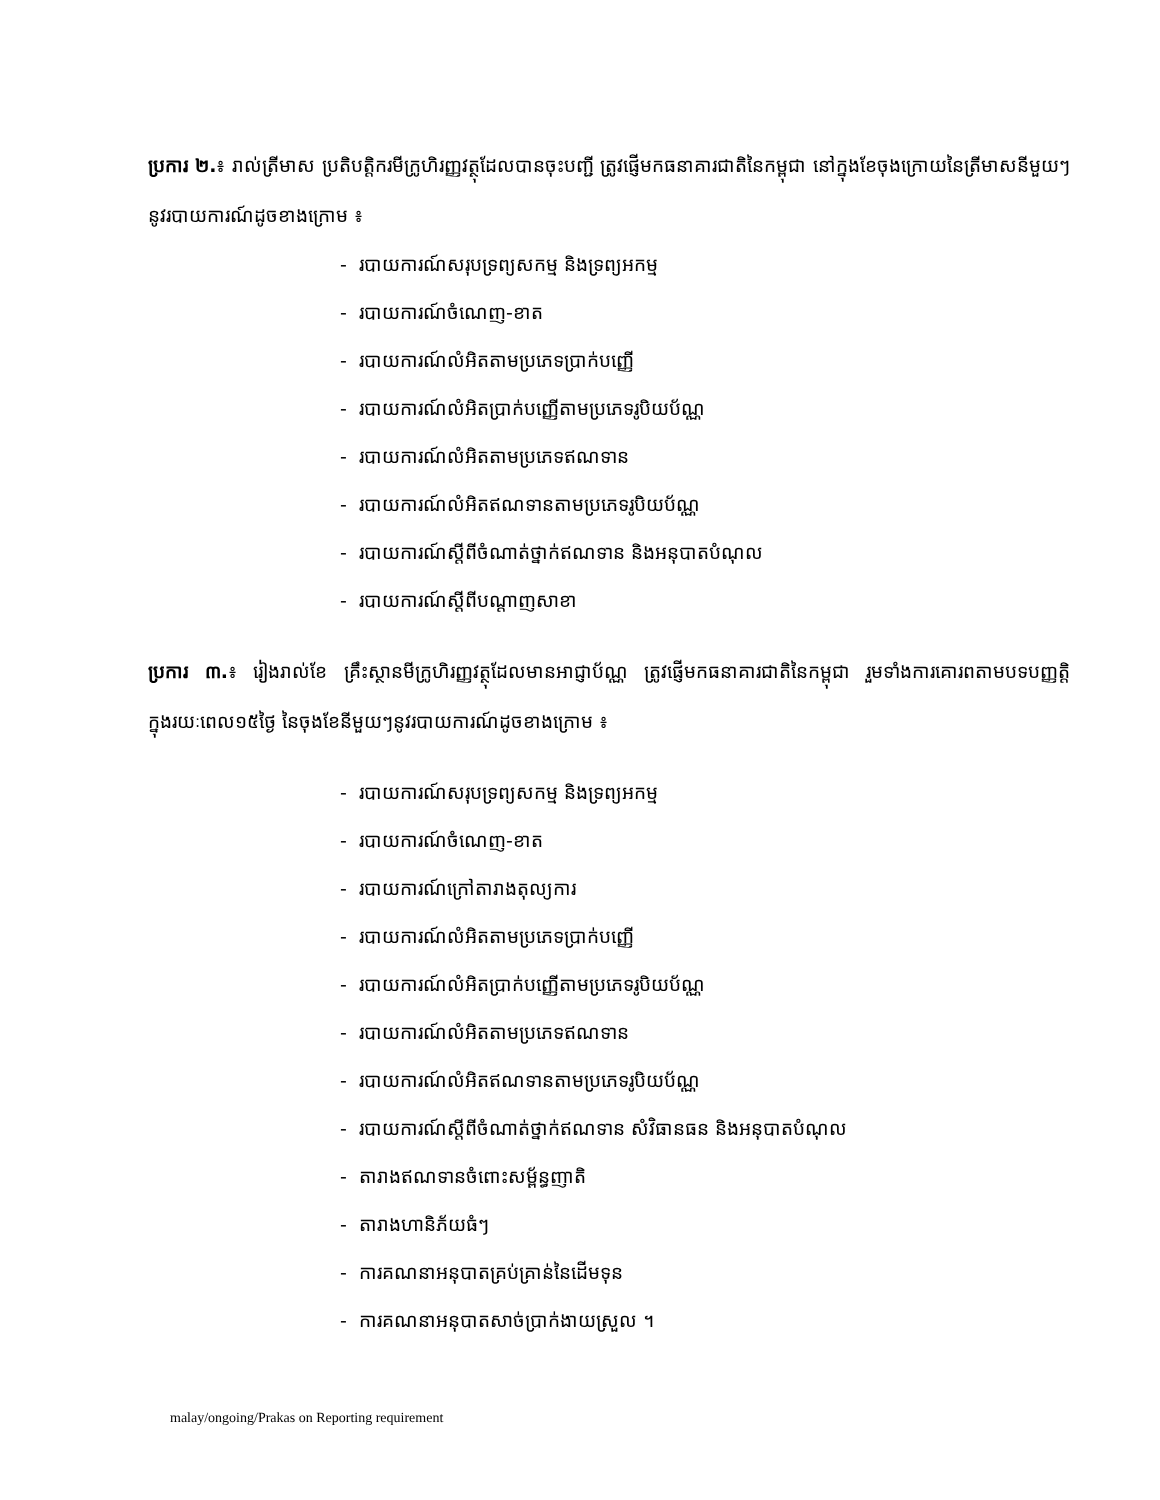ប្រការ ២.៖ រាល់ត្រីមាស ប្រតិបត្តិករមីក្រូហិរញ្ញវត្ថុដែលបានចុះបញ្ជី ត្រូវផ្ញើមកធនាគារជាតិនៃកម្ពុជា នៅក្នុងខែចុងក្រោយនៃត្រីមាសនីមួយៗនូវរបាយការណ៍ដូចខាងក្រោម ៖
- របាយការណ៍សរុបទ្រព្យសកម្ម និងទ្រព្យអកម្ម
- របាយការណ៍ចំណេញ-ខាត
- របាយការណ៍លំអិតតាមប្រភេទប្រាក់បញ្ញើ
- របាយការណ៍លំអិតប្រាក់បញ្ញើតាមប្រភេទរូបិយប័ណ្ណ
- របាយការណ៍លំអិតតាមប្រភេទឥណទាន
- របាយការណ៍លំអិតឥណទានតាមប្រភេទរូបិយប័ណ្ណ
- របាយការណ៍ស្តីពីចំណាត់ថ្នាក់ឥណទាន និងអនុបាតបំណុល
- របាយការណ៍ស្តីពីបណ្តាញសាខា
ប្រការ ៣.៖ រៀងរាល់ខែ គ្រឹះស្ថានមីក្រូហិរញ្ញវត្ថុដែលមានអាជ្ញាប័ណ្ណ ត្រូវផ្ញើមកធនាគារជាតិនៃកម្ពុជា រួមទាំងការគោរពតាមបទបញ្ញត្តិ ក្នុងរយៈពេល១៥ថ្ងៃ នៃចុងខែនីមួយៗនូវរបាយការណ៍ដូចខាងក្រោម ៖
- របាយការណ៍សរុបទ្រព្យសកម្ម និងទ្រព្យអកម្ម
- របាយការណ៍ចំណេញ-ខាត
- របាយការណ៍ក្រៅតារាងតុល្យការ
- របាយការណ៍លំអិតតាមប្រភេទប្រាក់បញ្ញើ
- របាយការណ៍លំអិតប្រាក់បញ្ញើតាមប្រភេទរូបិយប័ណ្ណ
- របាយការណ៍លំអិតតាមប្រភេទឥណទាន
- របាយការណ៍លំអិតឥណទានតាមប្រភេទរូបិយប័ណ្ណ
- របាយការណ៍ស្តីពីចំណាត់ថ្នាក់ឥណទាន សំវិធានធន និងអនុបាតបំណុល
- តារាងឥណទានចំពោះសម្ព័ន្ធញាតិ
- តារាងហានិភ័យធំៗ
- ការគណនាអនុបាតគ្រប់គ្រាន់នៃដើមទុន
- ការគណនាអនុបាតសាច់ប្រាក់ងាយស្រួល ។
malay/ongoing/Prakas on Reporting requirement